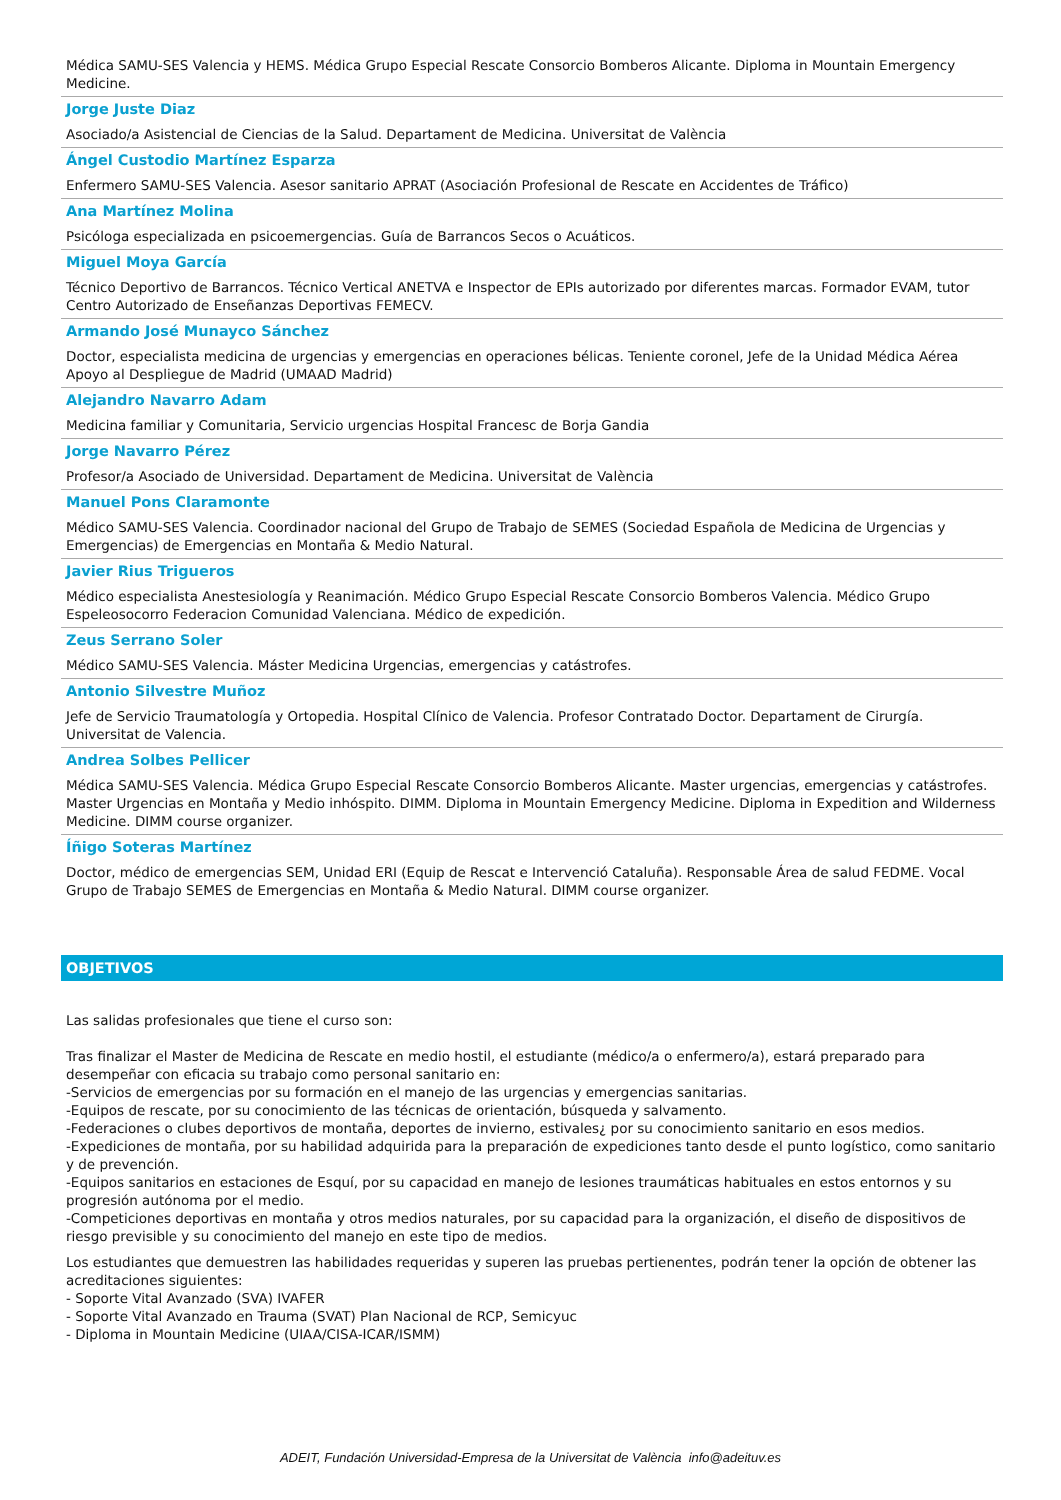Médica SAMU-SES Valencia y HEMS. Médica Grupo Especial Rescate Consorcio Bomberos Alicante. Diploma in Mountain Emergency Medicine.
Jorge Juste Diaz
Asociado/a Asistencial de Ciencias de la Salud. Departament de Medicina. Universitat de València
Ángel Custodio Martínez Esparza
Enfermero SAMU-SES Valencia. Asesor sanitario APRAT (Asociación Profesional de Rescate en Accidentes de Tráfico)
Ana Martínez Molina
Psicóloga especializada en psicoemergencias. Guía de Barrancos Secos o Acuáticos.
Miguel Moya García
Técnico Deportivo de Barrancos. Técnico Vertical ANETVA e Inspector de EPIs autorizado por diferentes marcas. Formador EVAM, tutor Centro Autorizado de Enseñanzas Deportivas FEMECV.
Armando José Munayco Sánchez
Doctor, especialista medicina de urgencias y emergencias en operaciones bélicas. Teniente coronel, Jefe de la Unidad Médica Aérea Apoyo al Despliegue de Madrid (UMAAD Madrid)
Alejandro Navarro Adam
Medicina familiar y Comunitaria, Servicio urgencias Hospital Francesc de Borja Gandia
Jorge Navarro Pérez
Profesor/a Asociado de Universidad. Departament de Medicina. Universitat de València
Manuel Pons Claramonte
Médico SAMU-SES Valencia. Coordinador nacional del Grupo de Trabajo de SEMES (Sociedad Española de Medicina de Urgencias y Emergencias) de Emergencias en Montaña & Medio Natural.
Javier Rius Trigueros
Médico especialista Anestesiología y Reanimación. Médico Grupo Especial Rescate Consorcio Bomberos Valencia. Médico Grupo Espeleosocorro Federacion Comunidad Valenciana. Médico de expedición.
Zeus Serrano Soler
Médico SAMU-SES Valencia. Máster Medicina Urgencias, emergencias y catástrofes.
Antonio Silvestre Muñoz
Jefe de Servicio Traumatología y Ortopedia. Hospital Clínico de Valencia. Profesor Contratado Doctor. Departament de Cirurgía. Universitat de Valencia.
Andrea Solbes Pellicer
Médica SAMU-SES Valencia. Médica Grupo Especial Rescate Consorcio Bomberos Alicante. Master urgencias, emergencias y catástrofes. Master Urgencias en Montaña y Medio inhóspito. DIMM. Diploma in Mountain Emergency Medicine. Diploma in Expedition and Wilderness Medicine. DIMM course organizer.
Íñigo Soteras Martínez
Doctor, médico de emergencias SEM, Unidad ERI (Equip de Rescat e Intervenció Cataluña). Responsable Área de salud FEDME. Vocal Grupo de Trabajo SEMES de Emergencias en Montaña & Medio Natural. DIMM course organizer.
OBJETIVOS
Las salidas profesionales que tiene el curso son:
Tras finalizar el Master de Medicina de Rescate en medio hostil, el estudiante (médico/a o enfermero/a), estará preparado para desempeñar con eficacia su trabajo como personal sanitario en:
-Servicios de emergencias por su formación en el manejo de las urgencias y emergencias sanitarias.
-Equipos de rescate, por su conocimiento de las técnicas de orientación, búsqueda y salvamento.
-Federaciones o clubes deportivos de montaña, deportes de invierno, estivales¿ por su conocimiento sanitario en esos medios.
-Expediciones de montaña, por su habilidad adquirida para la preparación de expediciones tanto desde el punto logístico, como sanitario y de prevención.
-Equipos sanitarios en estaciones de Esquí, por su capacidad en manejo de lesiones traumáticas habituales en estos entornos y su progresión autónoma por el medio.
-Competiciones deportivas en montaña y otros medios naturales, por su capacidad para la organización, el diseño de dispositivos de riesgo previsible y su conocimiento del manejo en este tipo de medios.
Los estudiantes que demuestren las habilidades requeridas y superen las pruebas pertienentes, podrán tener la opción de obtener las acreditaciones siguientes:
- Soporte Vital Avanzado (SVA) IVAFER
- Soporte Vital Avanzado en Trauma (SVAT) Plan Nacional de RCP, Semicyuc
- Diploma in Mountain Medicine (UIAA/CISA-ICAR/ISMM)
ADEIT, Fundación Universidad-Empresa de la Universitat de València info@adeituv.es